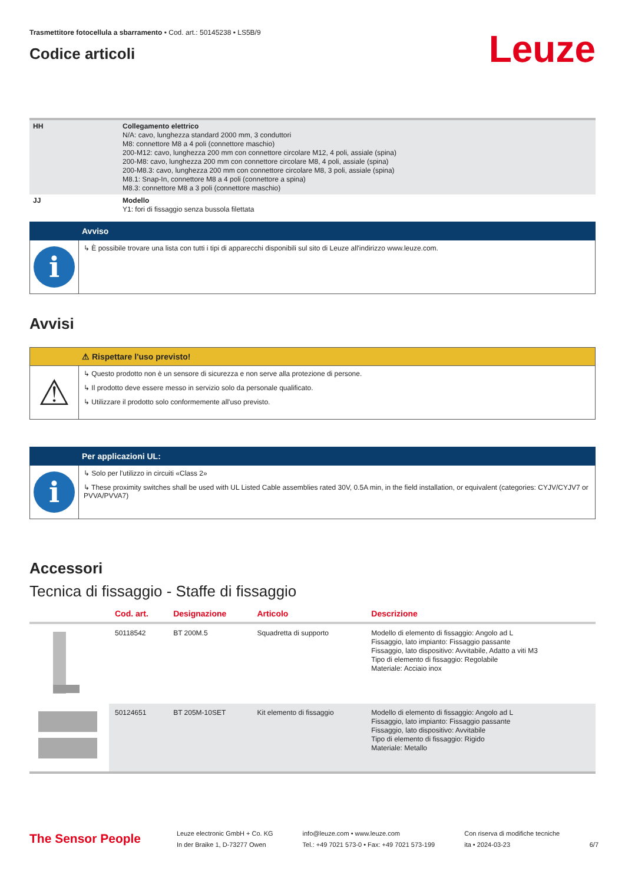Trasmettitore fotocellula a sbarramento • Cod. art.: 50145238 • LS5B/9
Codice articoli
Leuze
| HH | Collegamento elettrico N/A: cavo, lunghezza standard 2000 mm, 3 conduttori M8: connettore M8 a 4 poli (connettore maschio) 200-M12: cavo, lunghezza 200 mm con connettore circolare M12, 4 poli, assiale (spina) 200-M8: cavo, lunghezza 200 mm con connettore circolare M8, 4 poli, assiale (spina) 200-M8.3: cavo, lunghezza 200 mm con connettore circolare M8, 3 poli, assiale (spina) M8.1: Snap-In, connettore M8 a 4 poli (connettore a spina) M8.3: connettore M8 a 3 poli (connettore maschio) |
| JJ | Modello Y1: fori di fissaggio senza bussola filettata |
Avviso
i
↳ È possibile trovare una lista con tutti i tipi di apparecchi disponibili sul sito di Leuze all'indirizzo www.leuze.com.
Avvisi
⚠ Rispettare l'uso previsto!
⚠
↳ Questo prodotto non è un sensore di sicurezza e non serve alla protezione di persone.
↳ Il prodotto deve essere messo in servizio solo da personale qualificato.
↳ Utilizzare il prodotto solo conformemente all'uso previsto.
Per applicazioni UL:
i
↳ Solo per l'utilizzo in circuiti «Class 2»
↳ These proximity switches shall be used with UL Listed Cable assemblies rated 30V, 0.5A min, in the field installation, or equivalent (categories: CYJV/CYJV7 or PVVA/PVVA7)
Accessori
Tecnica di fissaggio - Staffe di fissaggio
| | Cod. art. | Designazione | Articolo | Descrizione |
| --- | --- | --- | --- | --- |
| | 50118542 | BT 200M.5 | Squadretta di supporto | Modello di elemento di fissaggio: Angolo ad L Fissaggio, lato impianto: Fissaggio passante Fissaggio, lato dispositivo: Avvitabile, Adatto a viti M3 Tipo di elemento di fissaggio: Regolabile Materiale: Acciaio inox |
| | 50124651 | BT 205M-10SET | Kit elemento di fissaggio | Modello di elemento di fissaggio: Angolo ad L Fissaggio, lato impianto: Fissaggio passante Fissaggio, lato dispositivo: Avvitabile Tipo di elemento di fissaggio: Rigido Materiale: Metallo |
The Sensor People
Leuze electronic GmbH + Co. KG
In der Braike 1, D-73277 Owen
info@leuze.com • www.leuze.com
Tel.: +49 7021 573-0 • Fax: +49 7021 573-199
Con riserva di modifiche tecniche
ita • 2024-03-23
6/7